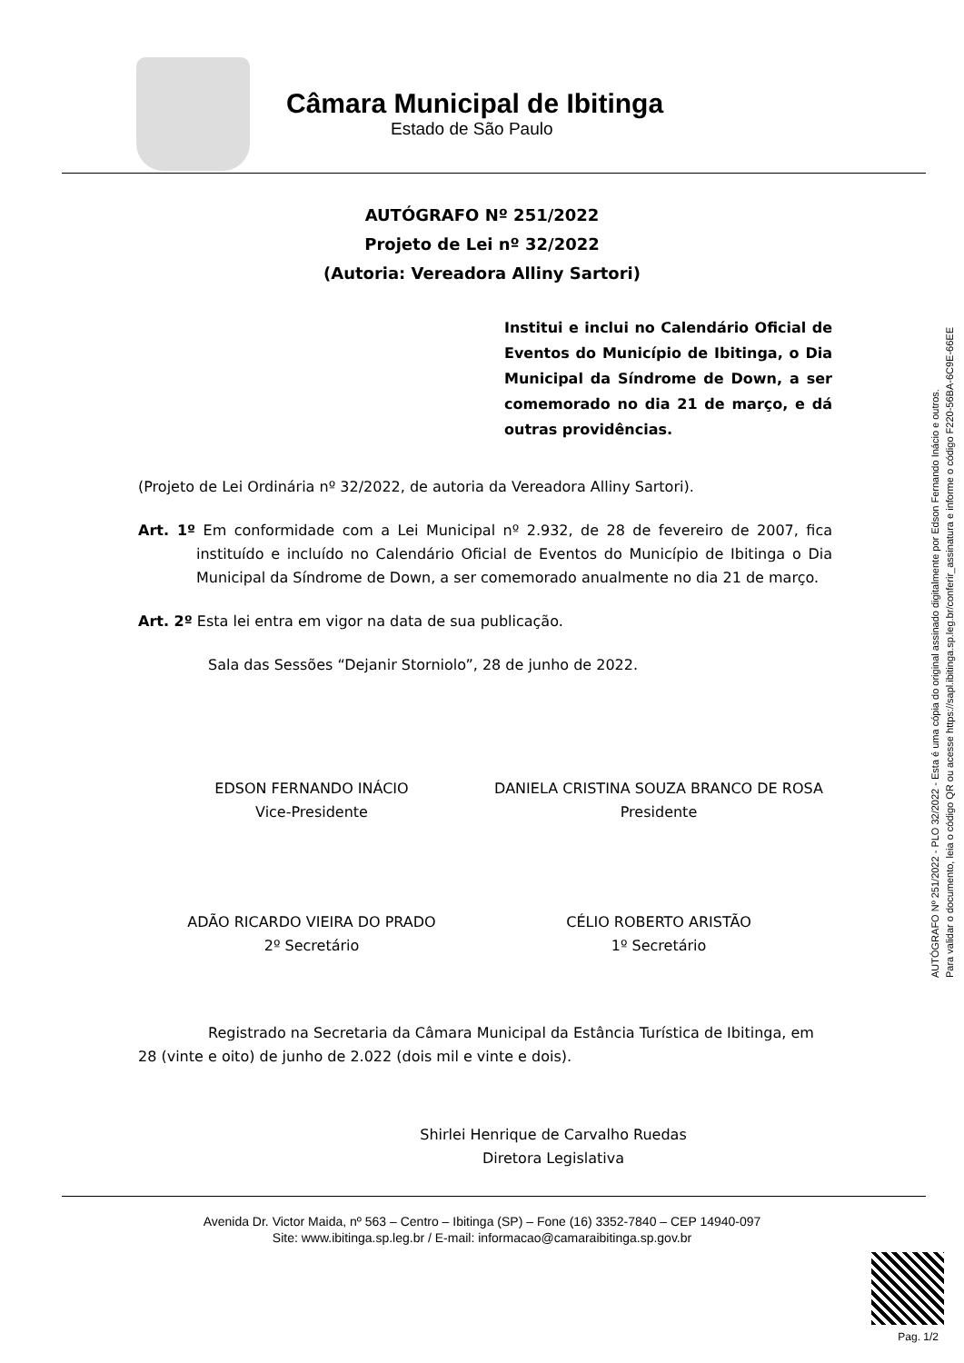Câmara Municipal de Ibitinga
Estado de São Paulo
AUTÓGRAFO Nº 251/2022
Projeto de Lei nº 32/2022
(Autoria: Vereadora Alliny Sartori)
Institui e inclui no Calendário Oficial de Eventos do Município de Ibitinga, o Dia Municipal da Síndrome de Down, a ser comemorado no dia 21 de março, e dá outras providências.
(Projeto de Lei Ordinária nº 32/2022, de autoria da Vereadora Alliny Sartori).
Art. 1º Em conformidade com a Lei Municipal nº 2.932, de 28 de fevereiro de 2007, fica instituído e incluído no Calendário Oficial de Eventos do Município de Ibitinga o Dia Municipal da Síndrome de Down, a ser comemorado anualmente no dia 21 de março.
Art. 2º Esta lei entra em vigor na data de sua publicação.
Sala das Sessões “Dejanir Storniolo”, 28 de junho de 2022.
EDSON FERNANDO INÁCIO
Vice-Presidente
DANIELA CRISTINA SOUZA BRANCO DE ROSA
Presidente
ADÃO RICARDO VIEIRA DO PRADO
2º Secretário
CÉLIO ROBERTO ARISTÃO
1º Secretário
Registrado na Secretaria da Câmara Municipal da Estância Turística de Ibitinga, em 28 (vinte e oito) de junho de 2.022 (dois mil e vinte e dois).
Shirlei Henrique de Carvalho Ruedas
Diretora Legislativa
Avenida Dr. Victor Maida, nº 563 – Centro – Ibitinga (SP) – Fone (16) 3352-7840 – CEP 14940-097
Site: www.ibitinga.sp.leg.br / E-mail: informacao@camaraibitinga.sp.gov.br
AUTÓGRAFO Nº 251/2022 - PLO 32/2022 - Esta é uma cópia do original assinado digitalmente por Edson Fernando Inácio e outros.
Para validar o documento, leia o código QR ou acesse https://sapl.ibitinga.sp.leg.br/conferir_assinatura e informe o código F220-56BA-6C9E-66EE
Pag. 1/2